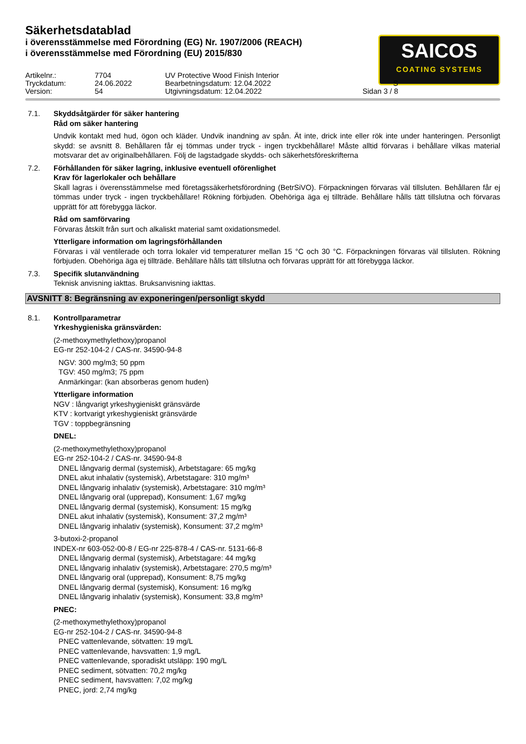Säkerhetsdatablad
i överensstämmelse med Förordning (EG) Nr. 1907/2006 (REACH)
i överensstämmelse med Förordning (EU) 2015/830
SAICOS
COATING SYSTEMS
Artikelnr.:
7704
UV Protective Wood Finish Interior
Tryckdatum:
24.06.2022
Bearbetningsdatum: 12.04.2022
S
Version:
54
Utgivningsdatum: 12.04.2022
Sidan 3 / 8
7.1. Skyddsåtgärder för säker hantering
Råd om säker hantering
Undvik kontakt med hud, ögon och kläder. Undvik inandning av spån. Ät inte, drick inte eller rök inte under hanteringen. Personligt skydd: se avsnitt 8. Behållaren får ej tömmas under tryck - ingen tryckbehållare! Måste alltid förvaras i behållare vilkas material motsvarar det av originalbehållaren. Följ de lagstadgade skydds- och säkerhetsföreskrifterna
7.2. Förhållanden för säker lagring, inklusive eventuell oförenlighet
Krav för lagerlokaler och behållare
Skall lagras i överensstämmelse med företagssäkerhetsförordning (BetrSiVO). Förpackningen förvaras väl tillsluten. Behållaren får ej tömmas under tryck - ingen tryckbehållare! Rökning förbjuden. Obehöriga äga ej tillträde. Behållare hålls tätt tillslutna och förvaras upprätt för att förebygga läckor.
Råd om samförvaring
Förvaras åtskilt från surt och alkaliskt material samt oxidationsmedel.
Ytterligare information om lagringsförhållanden
Förvaras i väl ventilerade och torra lokaler vid temperaturer mellan 15 °C och 30 °C. Förpackningen förvaras väl tillsluten. Rökning förbjuden. Obehöriga äga ej tillträde. Behållare hålls tätt tillslutna och förvaras upprätt för att förebygga läckor.
7.3. Specifik slutanvändning
Teknisk anvisning iakttas. Bruksanvisning iakttas.
AVSNITT 8: Begränsning av exponeringen/personligt skydd
8.1. Kontrollparametrar
Yrkeshygieniska gränsvärden:
(2-methoxymethylethoxy)propanol
EG-nr 252-104-2 / CAS-nr. 34590-94-8
NGV: 300 mg/m3; 50 ppm
TGV: 450 mg/m3; 75 ppm
Anmärkingar: (kan absorberas genom huden)
Ytterligare information
NGV : långvarigt yrkeshygieniskt gränsvärde
KTV : kortvarigt yrkeshygieniskt gränsvärde
TGV : toppbegränsning
DNEL:
(2-methoxymethylethoxy)propanol
EG-nr 252-104-2 / CAS-nr. 34590-94-8
DNEL långvarig dermal (systemisk), Arbetstagare: 65 mg/kg
DNEL akut inhalativ (systemisk), Arbetstagare: 310 mg/m³
DNEL långvarig inhalativ (systemisk), Arbetstagare: 310 mg/m³
DNEL långvarig oral (upprepad), Konsument: 1,67 mg/kg
DNEL långvarig dermal (systemisk), Konsument: 15 mg/kg
DNEL akut inhalativ (systemisk), Konsument: 37,2 mg/m³
DNEL långvarig inhalativ (systemisk), Konsument: 37,2 mg/m³
3-butoxi-2-propanol
INDEX-nr 603-052-00-8 / EG-nr 225-878-4 / CAS-nr. 5131-66-8
DNEL långvarig dermal (systemisk), Arbetstagare: 44 mg/kg
DNEL långvarig inhalativ (systemisk), Arbetstagare: 270,5 mg/m³
DNEL långvarig oral (upprepad), Konsument: 8,75 mg/kg
DNEL långvarig dermal (systemisk), Konsument: 16 mg/kg
DNEL långvarig inhalativ (systemisk), Konsument: 33,8 mg/m³
PNEC:
(2-methoxymethylethoxy)propanol
EG-nr 252-104-2 / CAS-nr. 34590-94-8
PNEC vattenlevande, sötvatten: 19 mg/L
PNEC vattenlevande, havsvatten: 1,9 mg/L
PNEC vattenlevande, sporadiskt utsläpp: 190 mg/L
PNEC sediment, sötvatten: 70,2 mg/kg
PNEC sediment, havsvatten: 7,02 mg/kg
PNEC, jord: 2,74 mg/kg